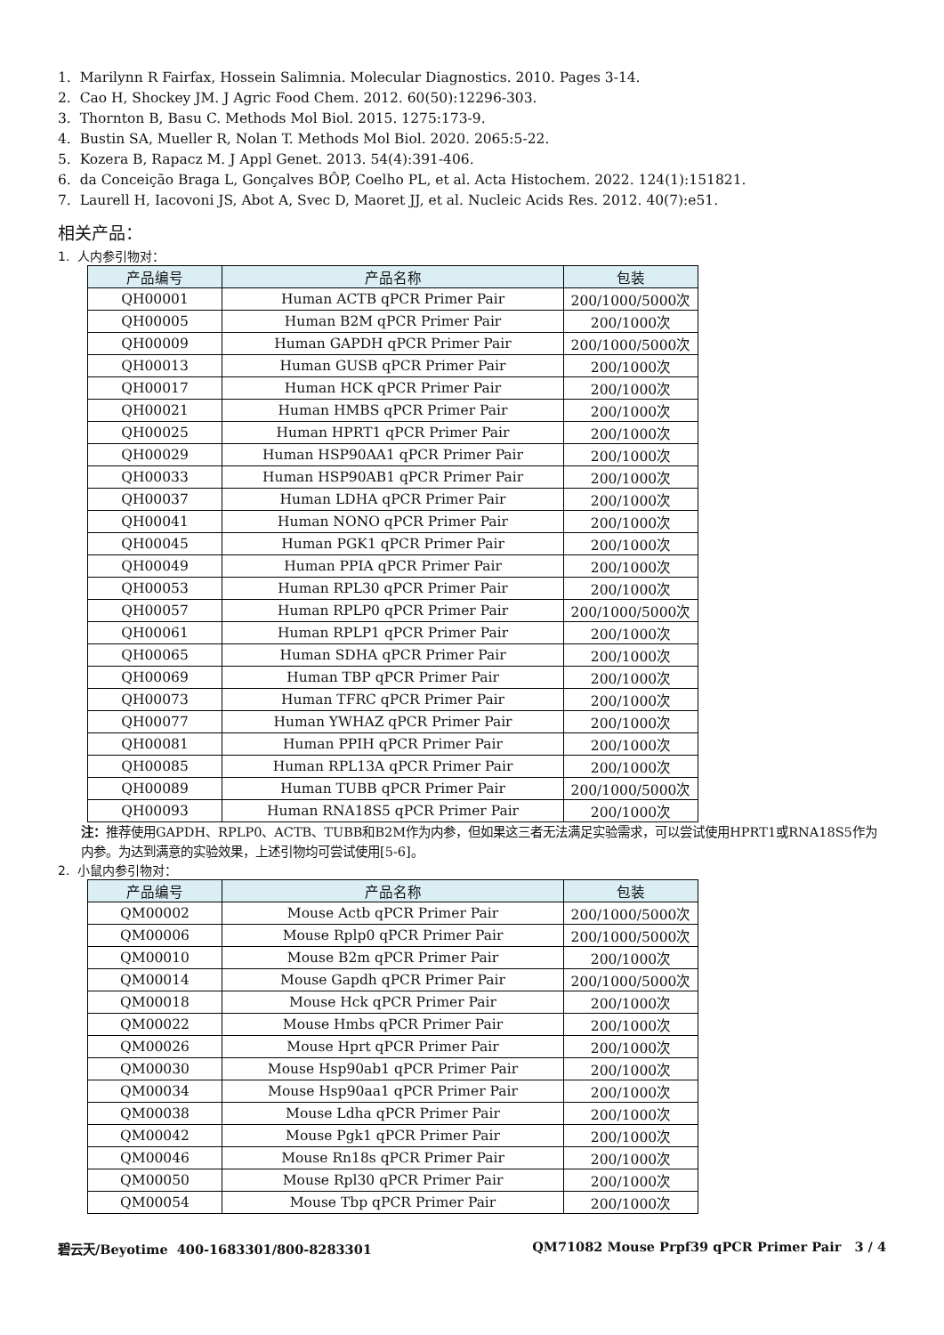1. Marilynn R Fairfax, Hossein Salimnia. Molecular Diagnostics. 2010. Pages 3-14.
2. Cao H, Shockey JM. J Agric Food Chem. 2012. 60(50):12296-303.
3. Thornton B, Basu C. Methods Mol Biol. 2015. 1275:173-9.
4. Bustin SA, Mueller R, Nolan T. Methods Mol Biol. 2020. 2065:5-22.
5. Kozera B, Rapacz M. J Appl Genet. 2013. 54(4):391-406.
6. da Conceição Braga L, Gonçalves BÔP, Coelho PL, et al. Acta Histochem. 2022. 124(1):151821.
7. Laurell H, Iacovoni JS, Abot A, Svec D, Maoret JJ, et al. Nucleic Acids Res. 2012. 40(7):e51.
相关产品：
1. 人内参引物对：
| 产品编号 | 产品名称 | 包装 |
| --- | --- | --- |
| QH00001 | Human ACTB qPCR Primer Pair | 200/1000/5000次 |
| QH00005 | Human B2M qPCR Primer Pair | 200/1000次 |
| QH00009 | Human GAPDH qPCR Primer Pair | 200/1000/5000次 |
| QH00013 | Human GUSB qPCR Primer Pair | 200/1000次 |
| QH00017 | Human HCK qPCR Primer Pair | 200/1000次 |
| QH00021 | Human HMBS qPCR Primer Pair | 200/1000次 |
| QH00025 | Human HPRT1 qPCR Primer Pair | 200/1000次 |
| QH00029 | Human HSP90AA1 qPCR Primer Pair | 200/1000次 |
| QH00033 | Human HSP90AB1 qPCR Primer Pair | 200/1000次 |
| QH00037 | Human LDHA qPCR Primer Pair | 200/1000次 |
| QH00041 | Human NONO qPCR Primer Pair | 200/1000次 |
| QH00045 | Human PGK1 qPCR Primer Pair | 200/1000次 |
| QH00049 | Human PPIA qPCR Primer Pair | 200/1000次 |
| QH00053 | Human RPL30 qPCR Primer Pair | 200/1000次 |
| QH00057 | Human RPLP0 qPCR Primer Pair | 200/1000/5000次 |
| QH00061 | Human RPLP1 qPCR Primer Pair | 200/1000次 |
| QH00065 | Human SDHA qPCR Primer Pair | 200/1000次 |
| QH00069 | Human TBP qPCR Primer Pair | 200/1000次 |
| QH00073 | Human TFRC qPCR Primer Pair | 200/1000次 |
| QH00077 | Human YWHAZ qPCR Primer Pair | 200/1000次 |
| QH00081 | Human PPIH qPCR Primer Pair | 200/1000次 |
| QH00085 | Human RPL13A qPCR Primer Pair | 200/1000次 |
| QH00089 | Human TUBB qPCR Primer Pair | 200/1000/5000次 |
| QH00093 | Human RNA18S5 qPCR Primer Pair | 200/1000次 |
注：推荐使用GAPDH、RPLP0、ACTB、TUBB和B2M作为内参，但如果这三者无法满足实验需求，可以尝试使用HPRT1或RNA18S5作为内参。为达到满意的实验效果，上述引物均可尝试使用[5-6]。
2. 小鼠内参引物对：
| 产品编号 | 产品名称 | 包装 |
| --- | --- | --- |
| QM00002 | Mouse Actb qPCR Primer Pair | 200/1000/5000次 |
| QM00006 | Mouse Rplp0 qPCR Primer Pair | 200/1000/5000次 |
| QM00010 | Mouse B2m qPCR Primer Pair | 200/1000次 |
| QM00014 | Mouse Gapdh qPCR Primer Pair | 200/1000/5000次 |
| QM00018 | Mouse Hck qPCR Primer Pair | 200/1000次 |
| QM00022 | Mouse Hmbs qPCR Primer Pair | 200/1000次 |
| QM00026 | Mouse Hprt qPCR Primer Pair | 200/1000次 |
| QM00030 | Mouse Hsp90ab1 qPCR Primer Pair | 200/1000次 |
| QM00034 | Mouse Hsp90aa1 qPCR Primer Pair | 200/1000次 |
| QM00038 | Mouse Ldha qPCR Primer Pair | 200/1000次 |
| QM00042 | Mouse Pgk1 qPCR Primer Pair | 200/1000次 |
| QM00046 | Mouse Rn18s qPCR Primer Pair | 200/1000次 |
| QM00050 | Mouse Rpl30 qPCR Primer Pair | 200/1000次 |
| QM00054 | Mouse Tbp qPCR Primer Pair | 200/1000次 |
碧云天/Beyotime 400-1683301/800-8283301 QM71082 Mouse Prpf39 qPCR Primer Pair 3 / 4